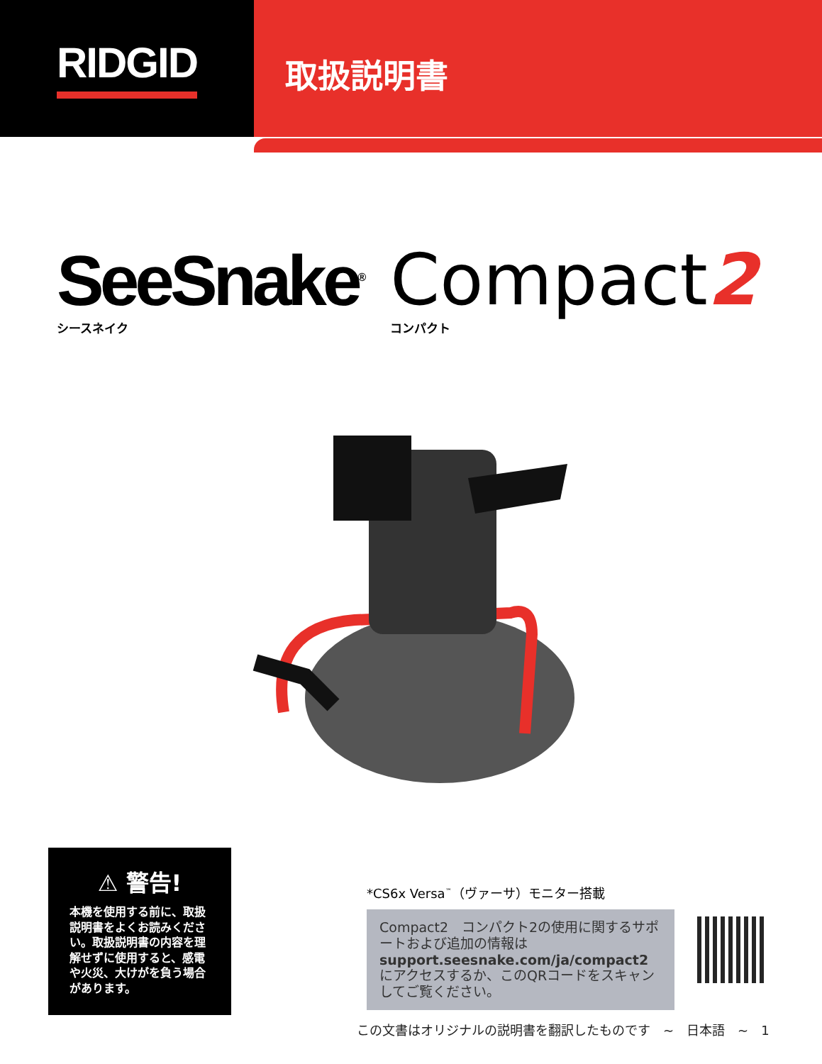RIDGID
取扱説明書
SeeSnake<sup>®</sup>
シースネイク
Compact2
コンパクト
⚠ 警告!
本機を使用する前に、取扱説明書をよくお読みください。取扱説明書の内容を理解せずに使用すると、感電や火災、大けがを負う場合があります。
*CS6x Versa<sup>™</sup>（ヴァーサ）モニター搭載
Compact2　コンパクト2の使用に関するサポートおよび追加の情報はsupport.seesnake.com/ja/compact2にアクセスするか、このQRコードをスキャンしてご覧ください。
この文書はオリジナルの説明書を翻訳したものです　~　日本語　~　1